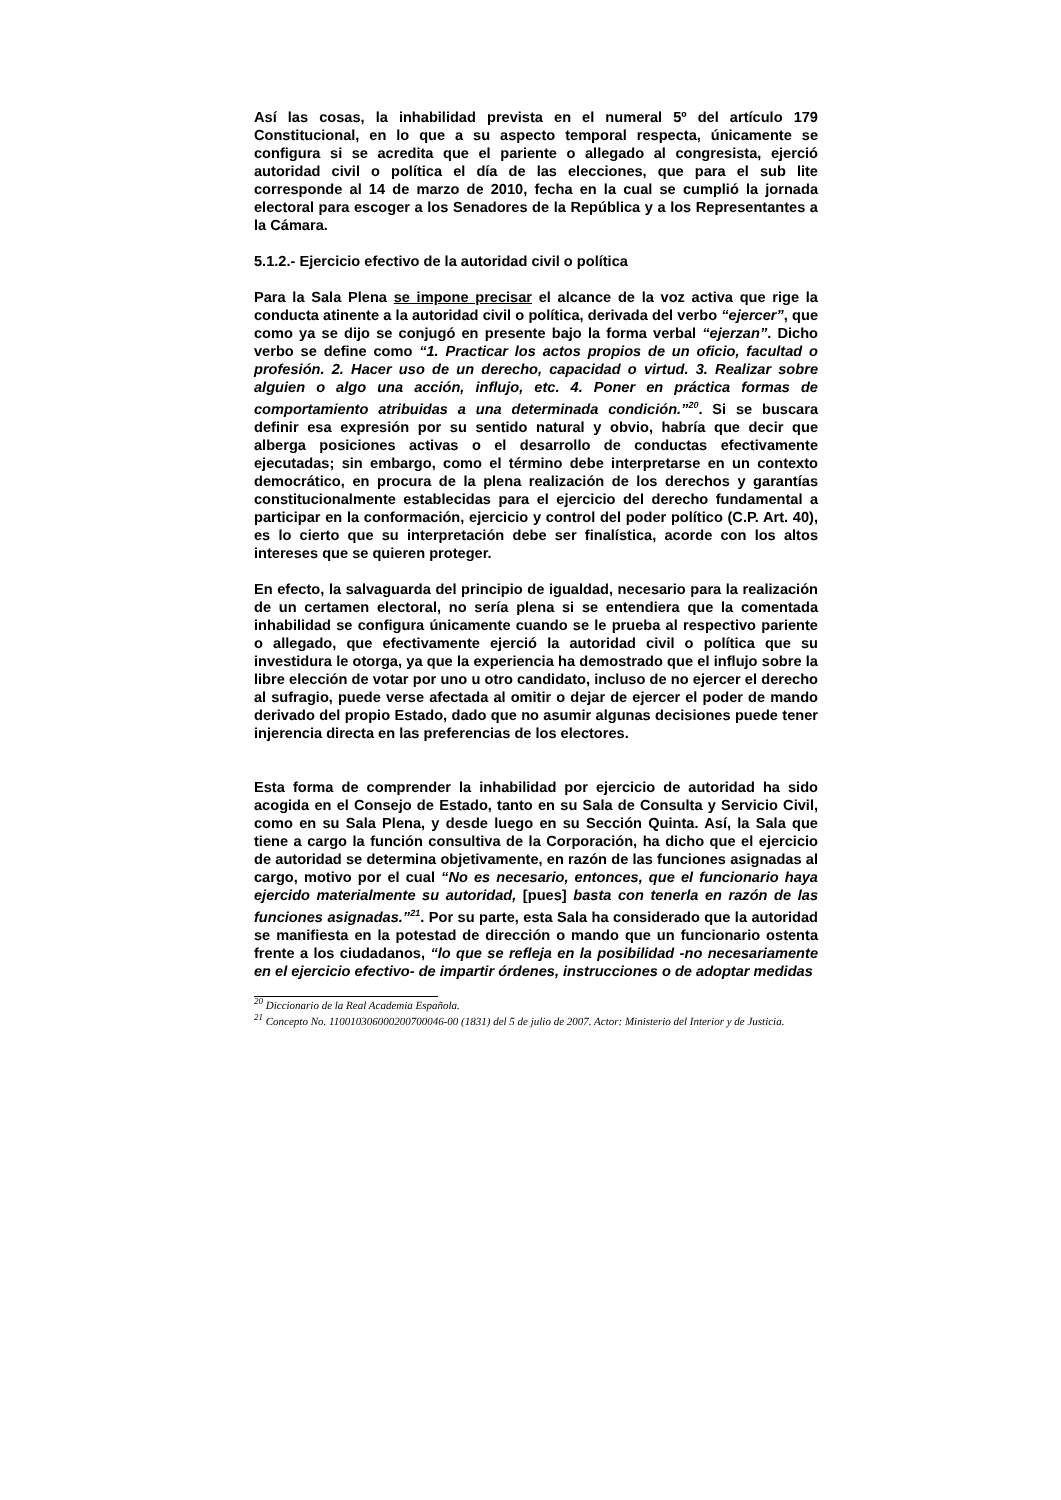Así las cosas, la inhabilidad prevista en el numeral 5º del artículo 179 Constitucional, en lo que a su aspecto temporal respecta, únicamente se configura si se acredita que el pariente o allegado al congresista, ejerció autoridad civil o política el día de las elecciones, que para el sub lite corresponde al 14 de marzo de 2010, fecha en la cual se cumplió la jornada electoral para escoger a los Senadores de la República y a los Representantes a la Cámara.
5.1.2.- Ejercicio efectivo de la autoridad civil o política
Para la Sala Plena se impone precisar el alcance de la voz activa que rige la conducta atinente a la autoridad civil o política, derivada del verbo “ejercer”, que como ya se dijo se conjugó en presente bajo la forma verbal “ejerzan”. Dicho verbo se define como “1. Practicar los actos propios de un oficio, facultad o profesión. 2. Hacer uso de un derecho, capacidad o virtud. 3. Realizar sobre alguien o algo una acción, influjo, etc. 4. Poner en práctica formas de comportamiento atribuidas a una determinada condición.”<sup>20</sup>. Si se buscara definir esa expresión por su sentido natural y obvio, habría que decir que alberga posiciones activas o el desarrollo de conductas efectivamente ejecutadas; sin embargo, como el término debe interpretarse en un contexto democrático, en procura de la plena realización de los derechos y garantías constitucionalmente establecidas para el ejercicio del derecho fundamental a participar en la conformación, ejercicio y control del poder político (C.P. Art. 40), es lo cierto que su interpretación debe ser finalística, acorde con los altos intereses que se quieren proteger.
En efecto, la salvaguarda del principio de igualdad, necesario para la realización de un certamen electoral, no sería plena si se entendiera que la comentada inhabilidad se configura únicamente cuando se le prueba al respectivo pariente o allegado, que efectivamente ejerció la autoridad civil o política que su investidura le otorga, ya que la experiencia ha demostrado que el influjo sobre la libre elección de votar por uno u otro candidato, incluso de no ejercer el derecho al sufragio, puede verse afectada al omitir o dejar de ejercer el poder de mando derivado del propio Estado, dado que no asumir algunas decisiones puede tener injerencia directa en las preferencias de los electores.
Esta forma de comprender la inhabilidad por ejercicio de autoridad ha sido acogida en el Consejo de Estado, tanto en su Sala de Consulta y Servicio Civil, como en su Sala Plena, y desde luego en su Sección Quinta. Así, la Sala que tiene a cargo la función consultiva de la Corporación, ha dicho que el ejercicio de autoridad se determina objetivamente, en razón de las funciones asignadas al cargo, motivo por el cual “No es necesario, entonces, que el funcionario haya ejercido materialmente su autoridad, [pues] basta con tenerla en razón de las funciones asignadas.”<sup>21</sup>. Por su parte, esta Sala ha considerado que la autoridad se manifiesta en la potestad de dirección o mando que un funcionario ostenta frente a los ciudadanos, “lo que se refleja en la posibilidad -no necesariamente en el ejercicio efectivo- de impartir órdenes, instrucciones o de adoptar medidas
<sup>20</sup> Diccionario de la Real Academia Española.
<sup>21</sup> Concepto No. 11001030600020070004​6-00 (1831) del 5 de julio de 2007. Actor: Ministerio del Interior y de Justicia.